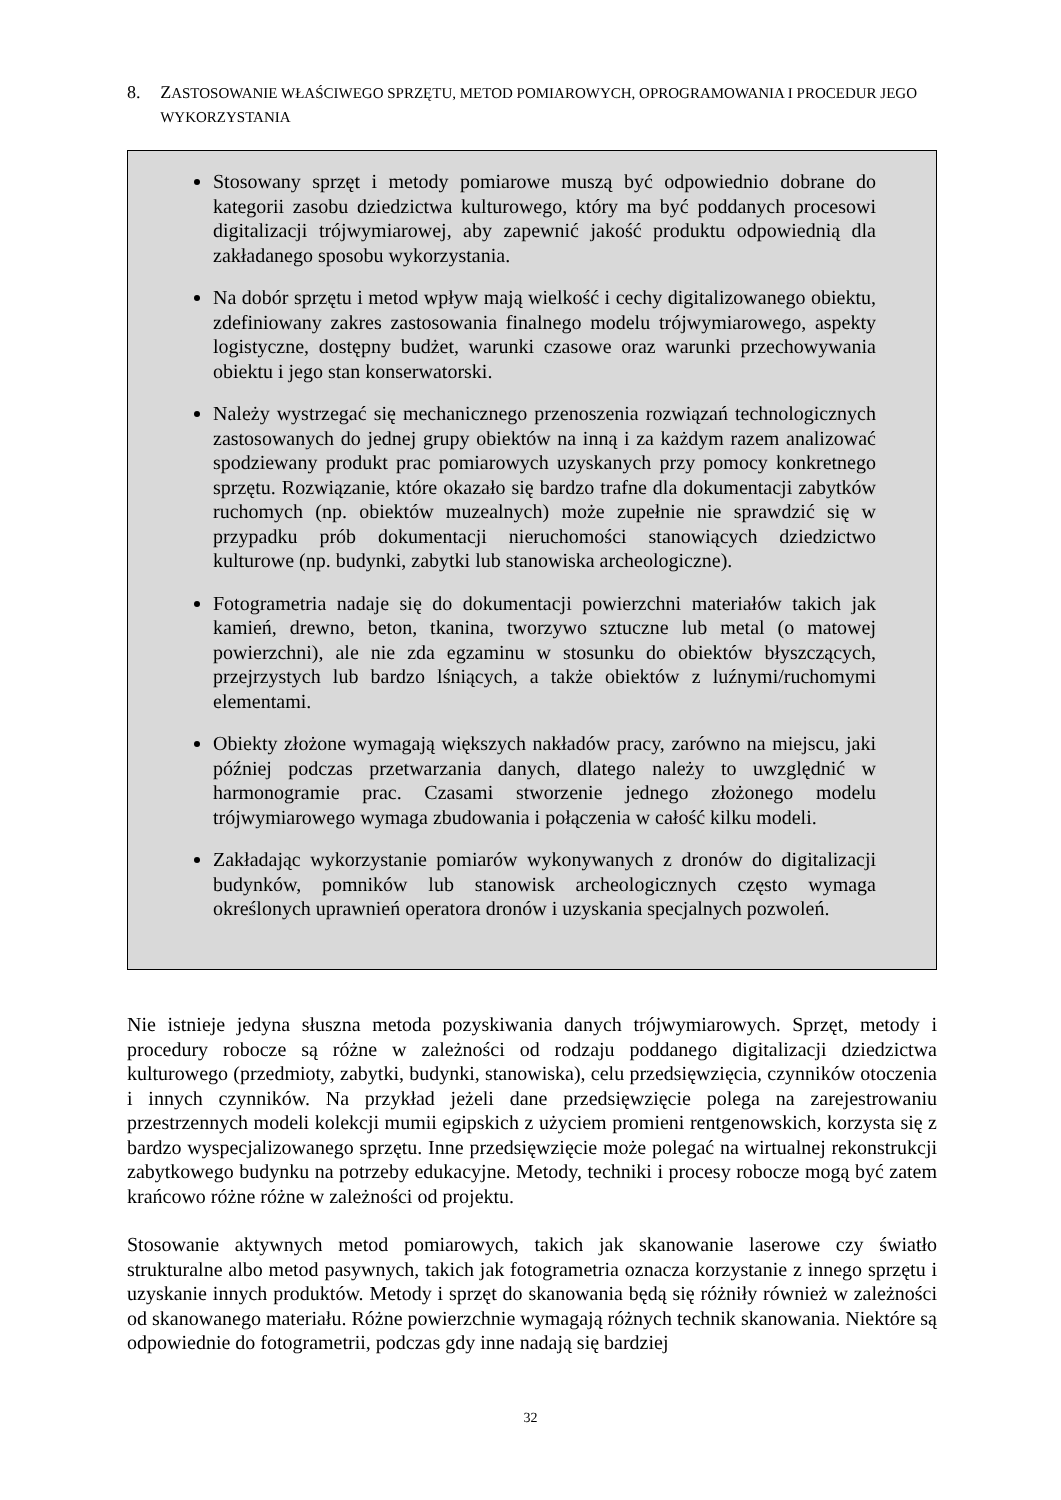8. ZASTOSOWANIE WŁAŚCIWEGO SPRZĘTU, METOD POMIAROWYCH, OPROGRAMOWANIA I PROCEDUR JEGO WYKORZYSTANIA
Stosowany sprzęt i metody pomiarowe muszą być odpowiednio dobrane do kategorii zasobu dziedzictwa kulturowego, który ma być poddanych procesowi digitalizacji trójwymiarowej, aby zapewnić jakość produktu odpowiednią dla zakładanego sposobu wykorzystania.
Na dobór sprzętu i metod wpływ mają wielkość i cechy digitalizowanego obiektu, zdefiniowany zakres zastosowania finalnego modelu trójwymiarowego, aspekty logistyczne, dostępny budżet, warunki czasowe oraz warunki przechowywania obiektu i jego stan konserwatorski.
Należy wystrzegać się mechanicznego przenoszenia rozwiązań technologicznych zastosowanych do jednej grupy obiektów na inną i za każdym razem analizować spodziewany produkt prac pomiarowych uzyskanych przy pomocy konkretnego sprzętu. Rozwiązanie, które okazało się bardzo trafne dla dokumentacji zabytków ruchomych (np. obiektów muzealnych) może zupełnie nie sprawdzić się w przypadku prób dokumentacji nieruchomości stanowiących dziedzictwo kulturowe (np. budynki, zabytki lub stanowiska archeologiczne).
Fotogrametria nadaje się do dokumentacji powierzchni materiałów takich jak kamień, drewno, beton, tkanina, tworzywo sztuczne lub metal (o matowej powierzchni), ale nie zda egzaminu w stosunku do obiektów błyszczących, przejrzystych lub bardzo lśniących, a także obiektów z luźnymi/ruchomymi elementami.
Obiekty złożone wymagają większych nakładów pracy, zarówno na miejscu, jaki później podczas przetwarzania danych, dlatego należy to uwzględnić w harmonogramie prac. Czasami stworzenie jednego złożonego modelu trójwymiarowego wymaga zbudowania i połączenia w całość kilku modeli.
Zakładając wykorzystanie pomiarów wykonywanych z dronów do digitalizacji budynków, pomników lub stanowisk archeologicznych często wymaga określonych uprawnień operatora dronów i uzyskania specjalnych pozwoleń.
Nie istnieje jedyna słuszna metoda pozyskiwania danych trójwymiarowych. Sprzęt, metody i procedury robocze są różne w zależności od rodzaju poddanego digitalizacji dziedzictwa kulturowego (przedmioty, zabytki, budynki, stanowiska), celu przedsięwzięcia, czynników otoczenia i innych czynników. Na przykład jeżeli dane przedsięwzięcie polega na zarejestrowaniu przestrzennych modeli kolekcji mumii egipskich z użyciem promieni rentgenowskich, korzysta się z bardzo wyspecjalizowanego sprzętu. Inne przedsięwzięcie może polegać na wirtualnej rekonstrukcji zabytkowego budynku na potrzeby edukacyjne. Metody, techniki i procesy robocze mogą być zatem krańcowo różne różne w zależności od projektu.
Stosowanie aktywnych metod pomiarowych, takich jak skanowanie laserowe czy światło strukturalne albo metod pasywnych, takich jak fotogrametria oznacza korzystanie z innego sprzętu i uzyskanie innych produktów. Metody i sprzęt do skanowania będą się różniły również w zależności od skanowanego materiału. Różne powierzchnie wymagają różnych technik skanowania. Niektóre są odpowiednie do fotogrametrii, podczas gdy inne nadają się bardziej
32